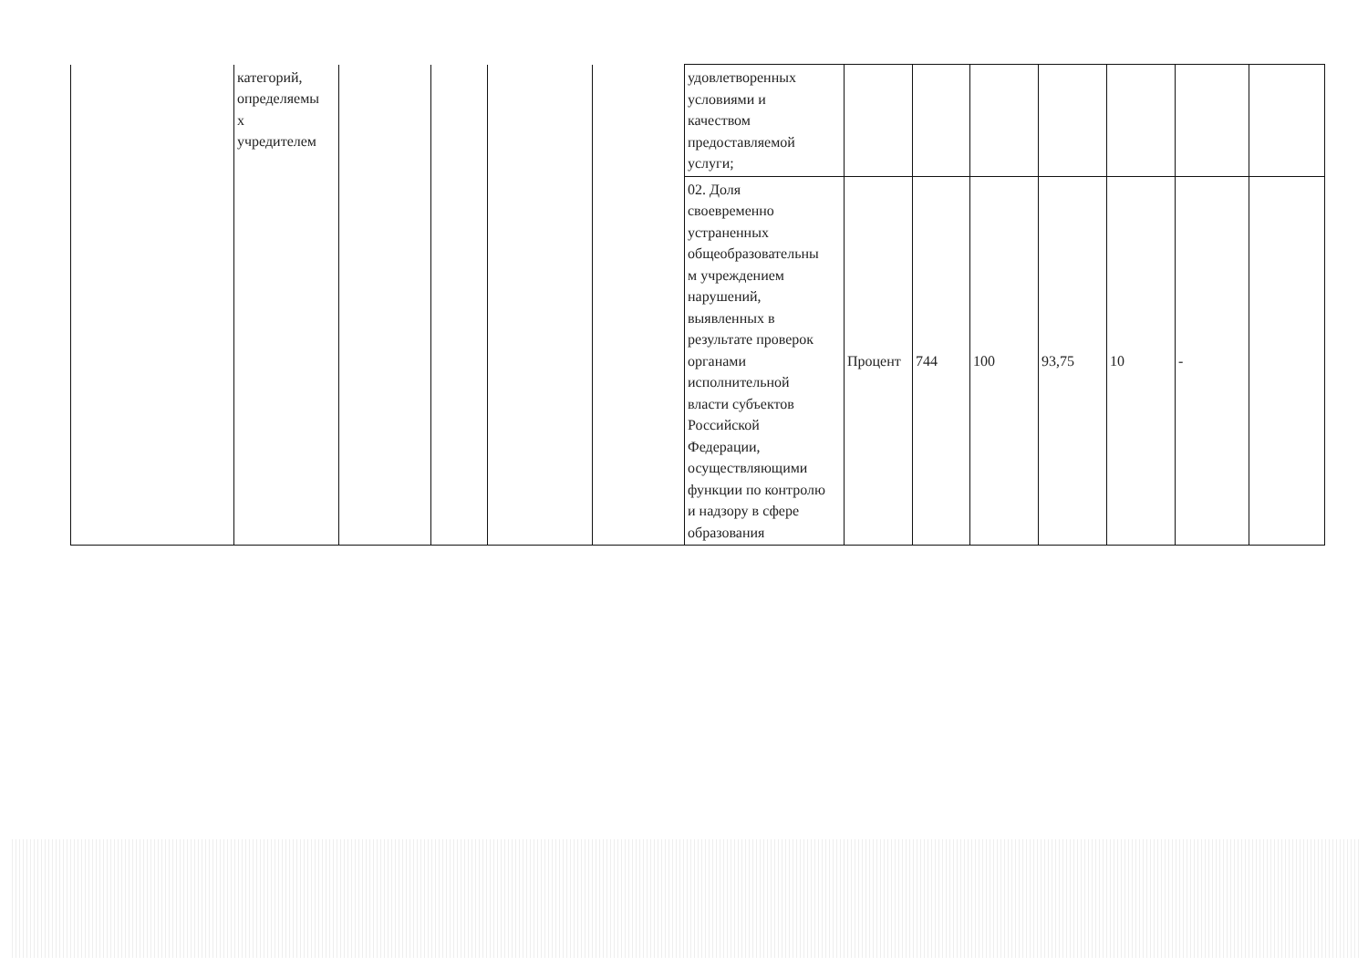| | категорий, определяемы х учредителем | | | | | удовлетворенных условиями и качеством предоставляемой услуги; | | | | | | | |
| | | | | | | 02. Доля своевременно устраненных общеобразовательны м учреждением нарушений, выявленных в результате проверок органами исполнительной власти субъектов Российской Федерации, осуществляющими функции по контролю и надзору в сфере образования | Процент | 744 | 100 | 93,75 | 10 | - | |